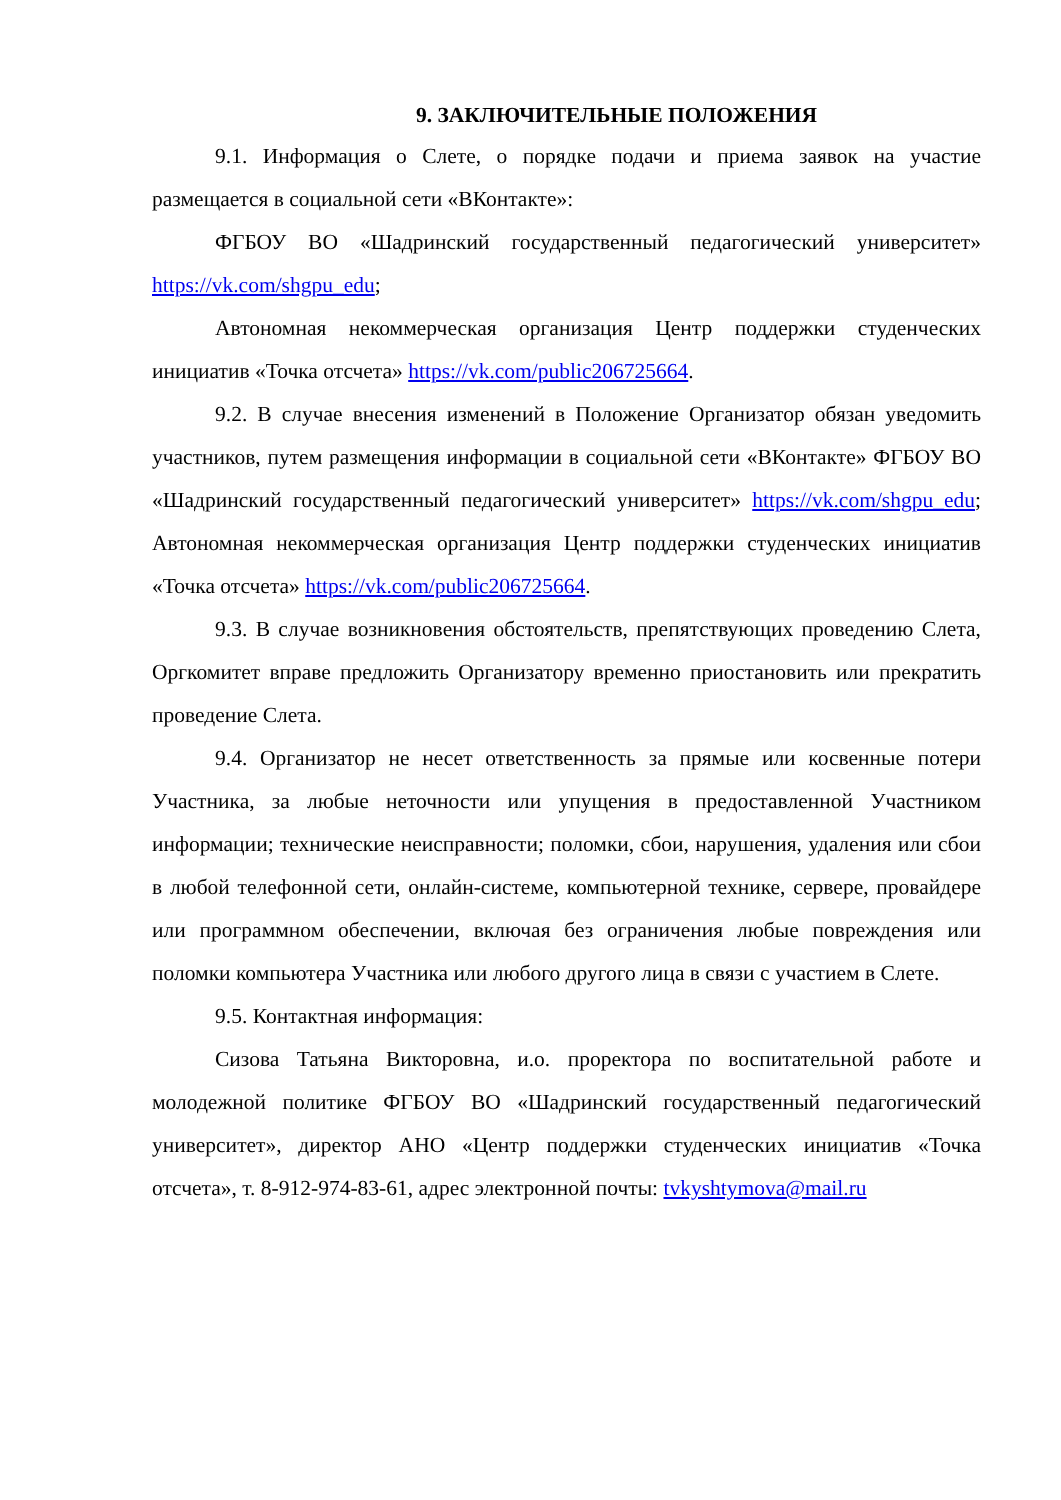9. ЗАКЛЮЧИТЕЛЬНЫЕ ПОЛОЖЕНИЯ
9.1. Информация о Слете, о порядке подачи и приема заявок на участие размещается в социальной сети «ВКонтакте»:
ФГБОУ ВО «Шадринский государственный педагогический университет» https://vk.com/shgpu_edu;
Автономная некоммерческая организация Центр поддержки студенческих инициатив «Точка отсчета» https://vk.com/public206725664.
9.2. В случае внесения изменений в Положение Организатор обязан уведомить участников, путем размещения информации в социальной сети «ВКонтакте» ФГБОУ ВО «Шадринский государственный педагогический университет» https://vk.com/shgpu_edu; Автономная некоммерческая организация Центр поддержки студенческих инициатив «Точка отсчета» https://vk.com/public206725664.
9.3. В случае возникновения обстоятельств, препятствующих проведению Слета, Оргкомитет вправе предложить Организатору временно приостановить или прекратить проведение Слета.
9.4. Организатор не несет ответственность за прямые или косвенные потери Участника, за любые неточности или упущения в предоставленной Участником информации; технические неисправности; поломки, сбои, нарушения, удаления или сбои в любой телефонной сети, онлайн-системе, компьютерной технике, сервере, провайдере или программном обеспечении, включая без ограничения любые повреждения или поломки компьютера Участника или любого другого лица в связи с участием в Слете.
9.5. Контактная информация:
Сизова Татьяна Викторовна, и.о. проректора по воспитательной работе и молодежной политике ФГБОУ ВО «Шадринский государственный педагогический университет», директор АНО «Центр поддержки студенческих инициатив «Точка отсчета», т. 8-912-974-83-61, адрес электронной почты: tvkyshtymova@mail.ru